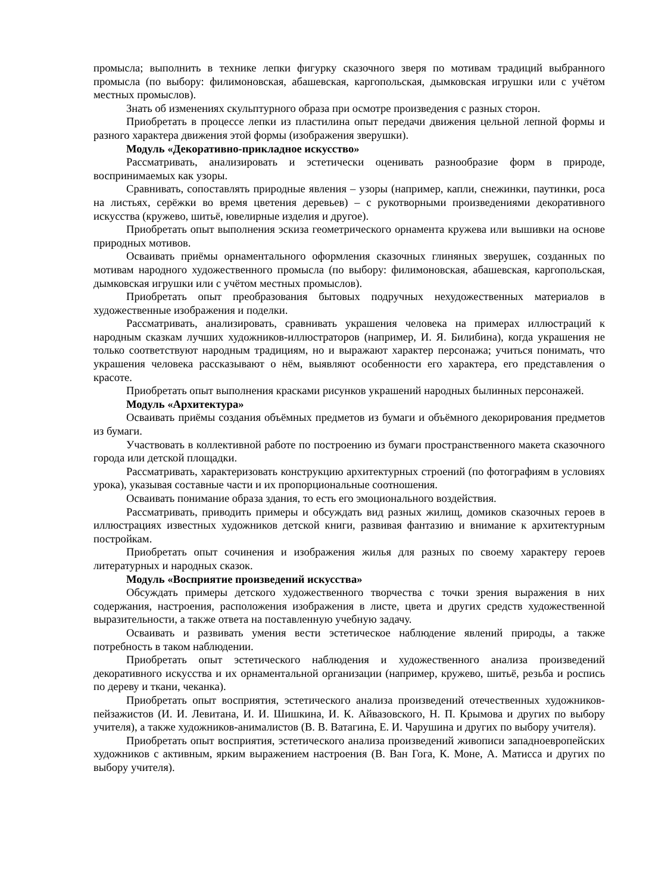промысла; выполнить в технике лепки фигурку сказочного зверя по мотивам традиций выбранного промысла (по выбору: филимоновская, абашевская, каргопольская, дымковская игрушки или с учётом местных промыслов).
Знать об изменениях скульптурного образа при осмотре произведения с разных сторон.
Приобретать в процессе лепки из пластилина опыт передачи движения цельной лепной формы и разного характера движения этой формы (изображения зверушки).
Модуль «Декоративно-прикладное искусство»
Рассматривать, анализировать и эстетически оценивать разнообразие форм в природе, воспринимаемых как узоры.
Сравнивать, сопоставлять природные явления – узоры (например, капли, снежинки, паутинки, роса на листьях, серёжки во время цветения деревьев) – с рукотворными произведениями декоративного искусства (кружево, шитьё, ювелирные изделия и другое).
Приобретать опыт выполнения эскиза геометрического орнамента кружева или вышивки на основе природных мотивов.
Осваивать приёмы орнаментального оформления сказочных глиняных зверушек, созданных по мотивам народного художественного промысла (по выбору: филимоновская, абашевская, каргопольская, дымковская игрушки или с учётом местных промыслов).
Приобретать опыт преобразования бытовых подручных нехудожественных материалов в художественные изображения и поделки.
Рассматривать, анализировать, сравнивать украшения человека на примерах иллюстраций к народным сказкам лучших художников-иллюстраторов (например, И. Я. Билибина), когда украшения не только соответствуют народным традициям, но и выражают характер персонажа; учиться понимать, что украшения человека рассказывают о нём, выявляют особенности его характера, его представления о красоте.
Приобретать опыт выполнения красками рисунков украшений народных былинных персонажей.
Модуль «Архитектура»
Осваивать приёмы создания объёмных предметов из бумаги и объёмного декорирования предметов из бумаги.
Участвовать в коллективной работе по построению из бумаги пространственного макета сказочного города или детской площадки.
Рассматривать, характеризовать конструкцию архитектурных строений (по фотографиям в условиях урока), указывая составные части и их пропорциональные соотношения.
Осваивать понимание образа здания, то есть его эмоционального воздействия.
Рассматривать, приводить примеры и обсуждать вид разных жилищ, домиков сказочных героев в иллюстрациях известных художников детской книги, развивая фантазию и внимание к архитектурным постройкам.
Приобретать опыт сочинения и изображения жилья для разных по своему характеру героев литературных и народных сказок.
Модуль «Восприятие произведений искусства»
Обсуждать примеры детского художественного творчества с точки зрения выражения в них содержания, настроения, расположения изображения в листе, цвета и других средств художественной выразительности, а также ответа на поставленную учебную задачу.
Осваивать и развивать умения вести эстетическое наблюдение явлений природы, а также потребность в таком наблюдении.
Приобретать опыт эстетического наблюдения и художественного анализа произведений декоративного искусства и их орнаментальной организации (например, кружево, шитьё, резьба и роспись по дереву и ткани, чеканка).
Приобретать опыт восприятия, эстетического анализа произведений отечественных художников-пейзажистов (И. И. Левитана, И. И. Шишкина, И. К. Айвазовского, Н. П. Крымова и других по выбору учителя), а также художников-анималистов (В. В. Ватагина, Е. И. Чарушина и других по выбору учителя).
Приобретать опыт восприятия, эстетического анализа произведений живописи западноевропейских художников с активным, ярким выражением настроения (В. Ван Гога, К. Моне, А. Матисса и других по выбору учителя).